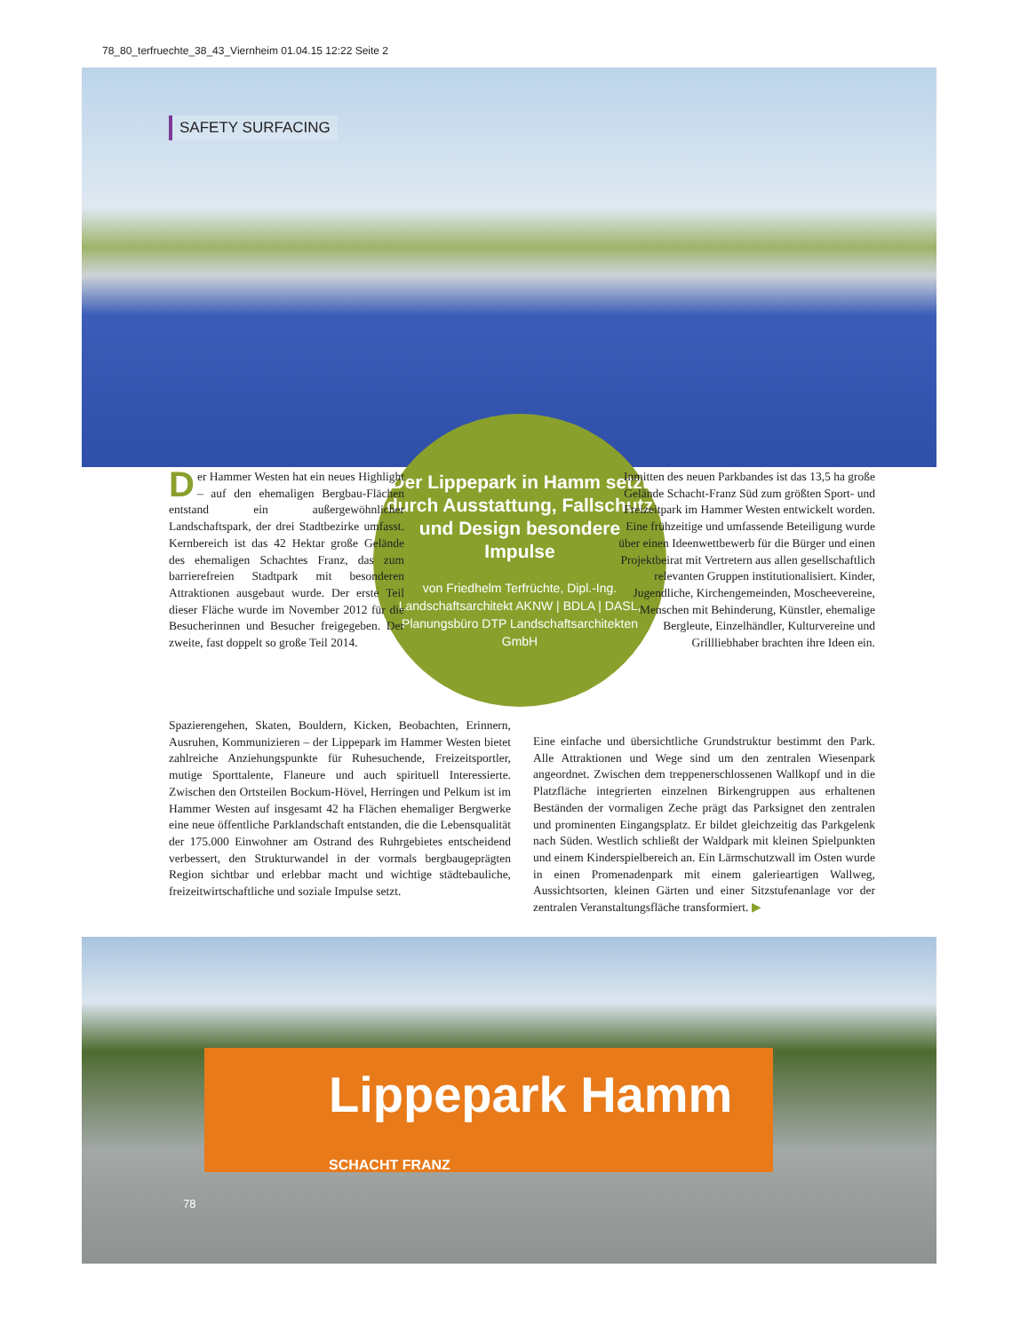78_80_terfruechte_38_43_Viernheim 01.04.15 12:22 Seite 2
SAFETY SURFACING
Der Lippepark in Hamm setzt durch Ausstattung, Fallschutz und Design besondere Impulse
von Friedhelm Terfrüchte, Dipl.-Ing. Landschaftsarchitekt AKNW | BDLA | DASL, Planungsbüro DTP Landschaftsarchitekten GmbH
Der Hammer Westen hat ein neues Highlight – auf den ehemaligen Bergbau-Flächen entstand ein außergewöhnlicher Landschaftspark, der drei Stadtbezirke umfasst. Kernbereich ist das 42 Hektar große Gelände des ehemaligen Schachtes Franz, das zum barrierefreien Stadtpark mit besonderen Attraktionen ausgebaut wurde. Der erste Teil dieser Fläche wurde im November 2012 für die Besucherinnen und Besucher freigegeben. Der zweite, fast doppelt so große Teil 2014.
Inmitten des neuen Parkbandes ist das 13,5 ha große Gelände Schacht-Franz Süd zum größten Sport- und Freizeitpark im Hammer Westen entwickelt worden. Eine frühzeitige und umfassende Beteiligung wurde über einen Ideenwettbewerb für die Bürger und einen Projektbeirat mit Vertretern aus allen gesellschaftlich relevanten Gruppen institutionalisiert. Kinder, Jugendliche, Kirchengemeinden, Moscheevereine, Menschen mit Behinderung, Künstler, ehemalige Bergleute, Einzelhändler, Kulturvereine und Grillliebhaber brachten ihre Ideen ein.
Spazierengehen, Skaten, Bouldern, Kicken, Beobachten, Erinnern, Ausruhen, Kommunizieren – der Lippepark im Hammer Westen bietet zahlreiche Anziehungspunkte für Ruhesuchende, Freizeitsportler, mutige Sporttalente, Flaneure und auch spirituell Interessierte. Zwischen den Ortsteilen Bockum-Hövel, Herringen und Pelkum ist im Hammer Westen auf insgesamt 42 ha Flächen ehemaliger Bergwerke eine neue öffentliche Parklandschaft entstanden, die die Lebensqualität der 175.000 Einwohner am Ostrand des Ruhrgebietes entscheidend verbessert, den Strukturwandel in der vormals bergbaugeprägten Region sichtbar und erlebbar macht und wichtige städtebauliche, freizeitwirtschaftliche und soziale Impulse setzt.
Eine einfache und übersichtliche Grundstruktur bestimmt den Park. Alle Attraktionen und Wege sind um den zentralen Wiesenpark angeordnet. Zwischen dem treppenerschlossenen Wallkopf und in die Platzfläche integrierten einzelnen Birkengruppen aus erhaltenen Beständen der vormaligen Zeche prägt das Parksignet den zentralen und prominenten Eingangsplatz. Er bildet gleichzeitig das Parkgelenk nach Süden. Westlich schließt der Waldpark mit kleinen Spielpunkten und einem Kinderspielbereich an. Ein Lärmschutzwall im Osten wurde in einen Promenadenpark mit einem galerieartigen Wallweg, Aussichtsorten, kleinen Gärten und einer Sitzstufenanlage vor der zentralen Veranstaltungsfläche transformiert. ▶
Lippepark Hamm SCHACHT FRANZ
78